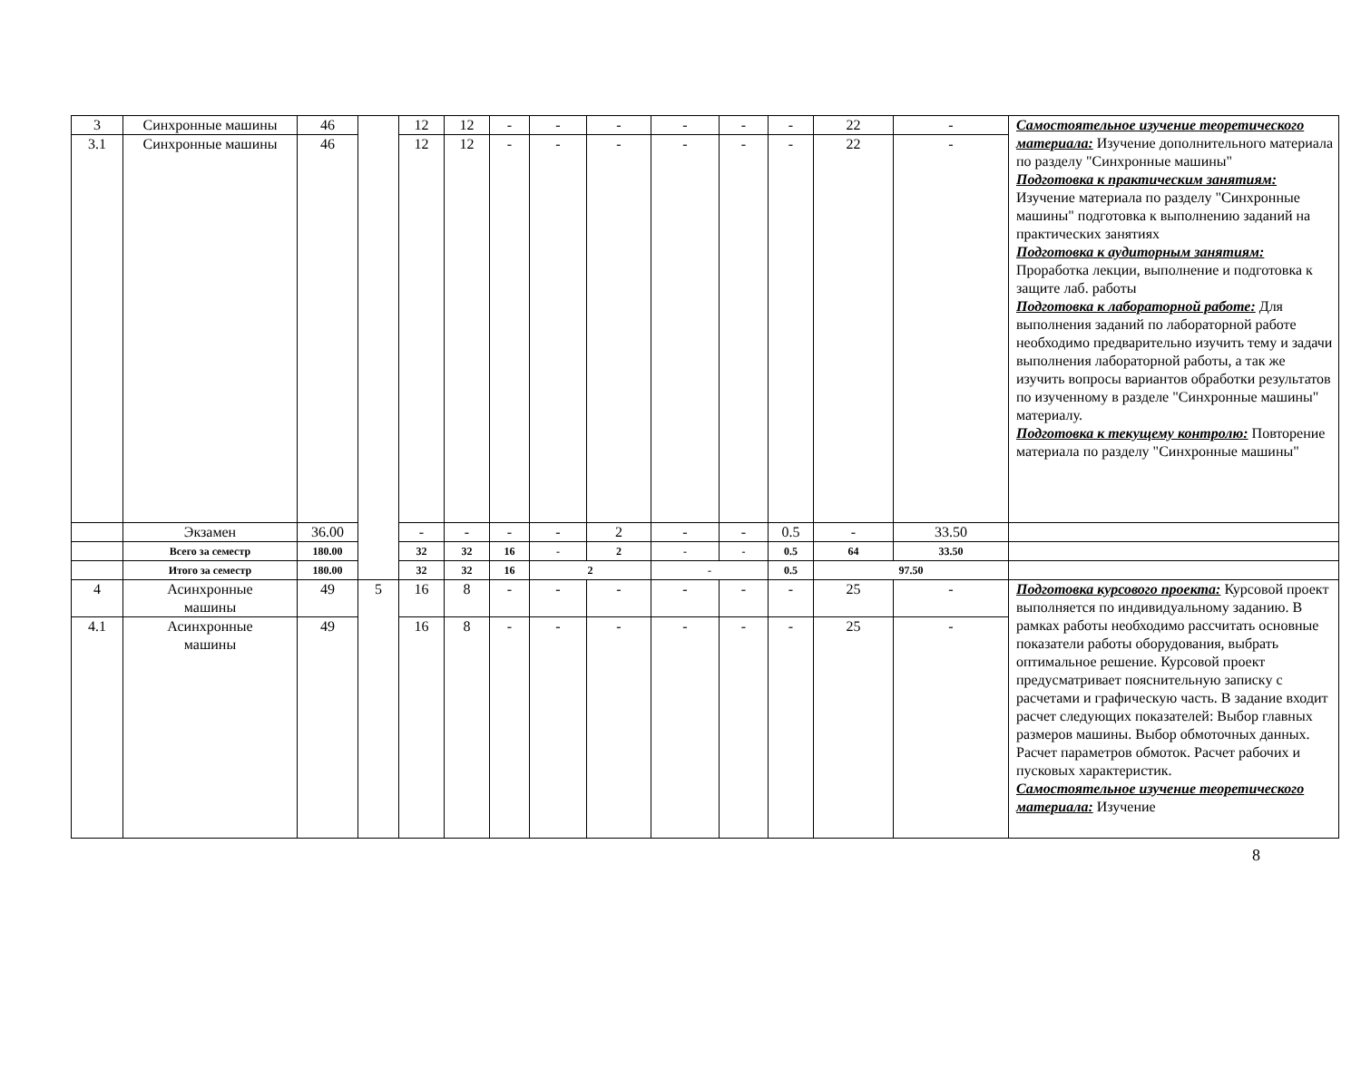| 3 | Синхронные машины | 46 | | 12 | 12 | - | - | - | - | - | - | 22 | - | Самостоятельное изучение теоретического материала: Изучение дополнительного материала по разделу "Синхронные машины" Подготовка к практическим занятиям: Изучение материала по разделу "Синхронные машины" подготовка к выполнению заданий на практических занятиях Подготовка к аудиторным занятиям: Проработка лекции, выполнение и подготовка к защите лаб. работы Подготовка к лабораторной работе: Для выполнения заданий по лабораторной работе необходимо предварительно изучить тему и задачи выполнения лабораторной работы, а так же изучить вопросы вариантов обработки результатов по изученному в разделе "Синхронные машины" материалу. Подготовка к текущему контролю: Повторение материала по разделу "Синхронные машины" |
| 3.1 | Синхронные машины | 46 | | 12 | 12 | - | - | - | - | - | - | 22 | - | |
| | Экзамен | 36.00 | | - | - | - | - | 2 | - | - | 0.5 | - | 33.50 | |
| | Всего за семестр | 180.00 | | 32 | 32 | 16 | - | 2 | - | - | 0.5 | 64 | 33.50 | |
| | Итого за семестр | 180.00 | | 32 | 32 | 16 | 2 | | - | | 0.5 | 97.50 | | |
| 4 | Асинхронные машины | 49 | 5 | 16 | 8 | - | - | - | - | - | - | 25 | - | Подготовка курсового проекта: Курсовой проект выполняется по индивидуальному заданию. В рамках работы необходимо рассчитать основные показатели работы оборудования, выбрать оптимальное решение. Курсовой проект предусматривает пояснительную записку с расчетами и графическую часть. В задание входит расчет следующих показателей: Выбор главных размеров машины. Выбор обмоточных данных. Расчет параметров обмоток. Расчет рабочих и пусковых характеристик. Самостоятельное изучение теоретического материала: Изучение |
| 4.1 | Асинхронные машины | 49 | | 16 | 8 | - | - | - | - | - | - | 25 | - | |
8